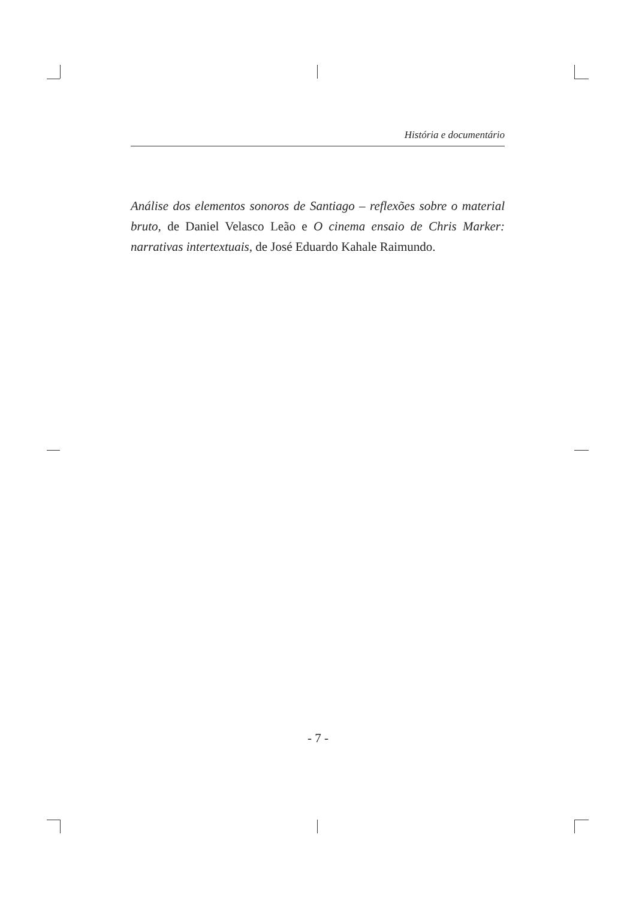História e documentário
Análise dos elementos sonoros de Santiago – reflexões sobre o material bruto, de Daniel Velasco Leão e O cinema ensaio de Chris Marker: narrativas intertextuais, de José Eduardo Kahale Raimundo.
- 7 -